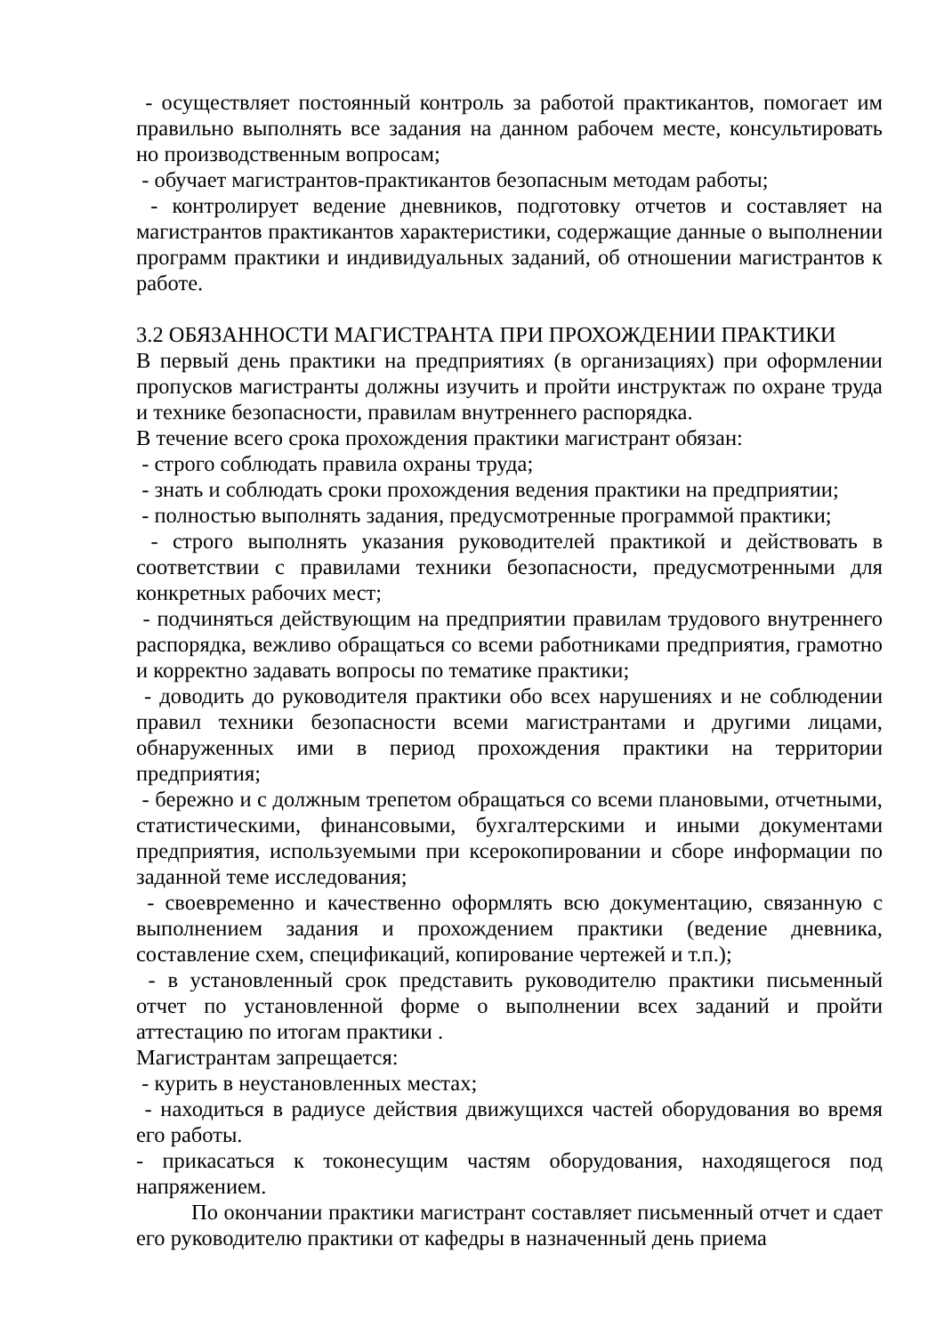- осуществляет постоянный контроль за работой практикантов, помогает им правильно выполнять все задания на данном рабочем месте, консультировать но производственным вопросам;
- обучает магистрантов-практикантов безопасным методам работы;
- контролирует ведение дневников, подготовку отчетов и составляет на магистрантов практикантов характеристики, содержащие данные о выполнении программ практики и индивидуальных заданий, об отношении магистрантов к работе.
3.2 ОБЯЗАННОСТИ МАГИСТРАНТА ПРИ ПРОХОЖДЕНИИ ПРАКТИКИ
В первый день практики на предприятиях (в организациях) при оформлении пропусков магистранты должны изучить и пройти инструктаж по охране труда и технике безопасности, правилам внутреннего распорядка.
В течение всего срока прохождения практики магистрант обязан:
- строго соблюдать правила охраны труда;
- знать и соблюдать сроки прохождения ведения практики на предприятии;
- полностью выполнять задания, предусмотренные программой практики;
- строго выполнять указания руководителей практикой и действовать в соответствии с правилами техники безопасности, предусмотренными для конкретных рабочих мест;
- подчиняться действующим на предприятии правилам трудового внутреннего распорядка, вежливо обращаться со всеми работниками предприятия, грамотно и корректно задавать вопросы по тематике практики;
- доводить до руководителя практики обо всех нарушениях и не соблюдении правил техники безопасности всеми магистрантами и другими лицами, обнаруженных ими в период прохождения практики на территории предприятия;
- бережно и с должным трепетом обращаться со всеми плановыми, отчетными, статистическими, финансовыми, бухгалтерскими и иными документами предприятия, используемыми при ксерокопировании и сборе информации по заданной теме исследования;
- своевременно и качественно оформлять всю документацию, связанную с выполнением задания и прохождением практики (ведение дневника, составление схем, спецификаций, копирование чертежей и т.п.);
- в установленный срок представить руководителю практики письменный отчет по установленной форме о выполнении всех заданий и пройти аттестацию по итогам практики .
Магистрантам запрещается:
- курить в неустановленных местах;
- находиться в радиусе действия движущихся частей оборудования во время его работы.
- прикасаться к токонесущим частям оборудования, находящегося под напряжением.
По окончании практики магистрант составляет письменный отчет и сдает его руководителю практики от кафедры в назначенный день приема